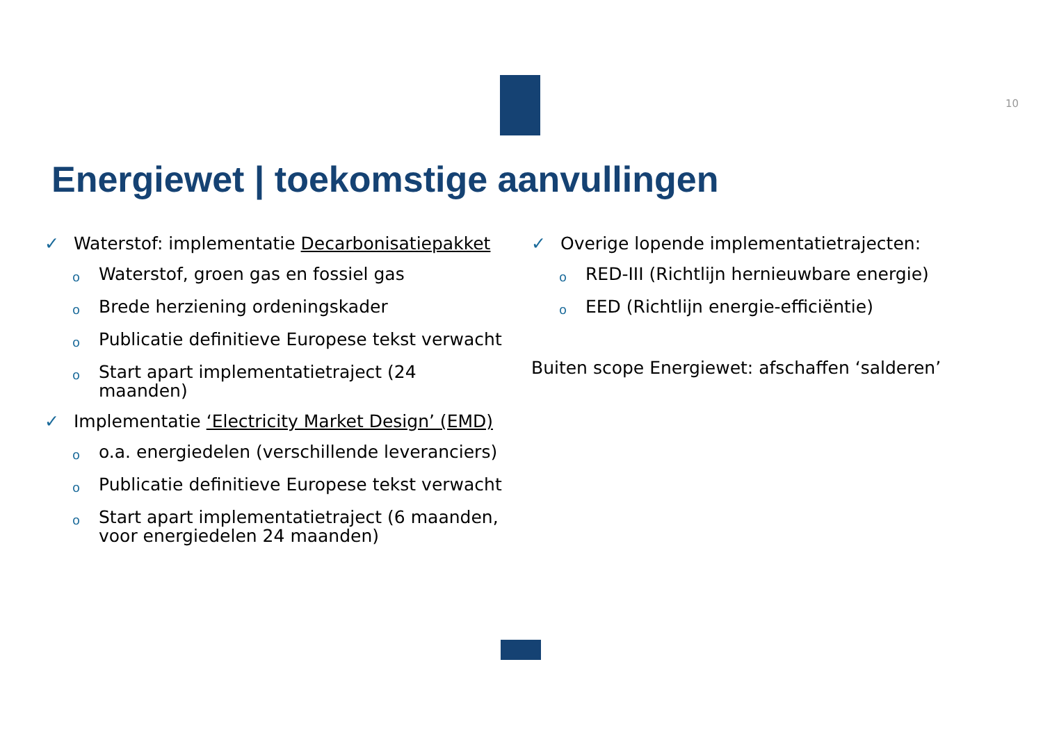10
Energiewet | toekomstige aanvullingen
✓ Waterstof: implementatie Decarbonisatiepakket
o Waterstof, groen gas en fossiel gas
o Brede herziening ordeningskader
o Publicatie definitieve Europese tekst verwacht
o Start apart implementatietraject (24
maanden)
✓ Implementatie ‘Electricity Market Design’ (EMD)
oo.a. energiedelen (verschillende leveranciers)
o Publicatie definitieve Europese tekst verwacht
o Start apart implementatietraject (6 maanden,
voor energiedelen 24 maanden)
✓ Overige lopende implementatietrajecten:
o RED-III (Richtlijn hernieuwbare energie)
o EED (Richtlijn energie-efficiëntie)
Buiten scope Energiewet: afschaffen ‘salderen’